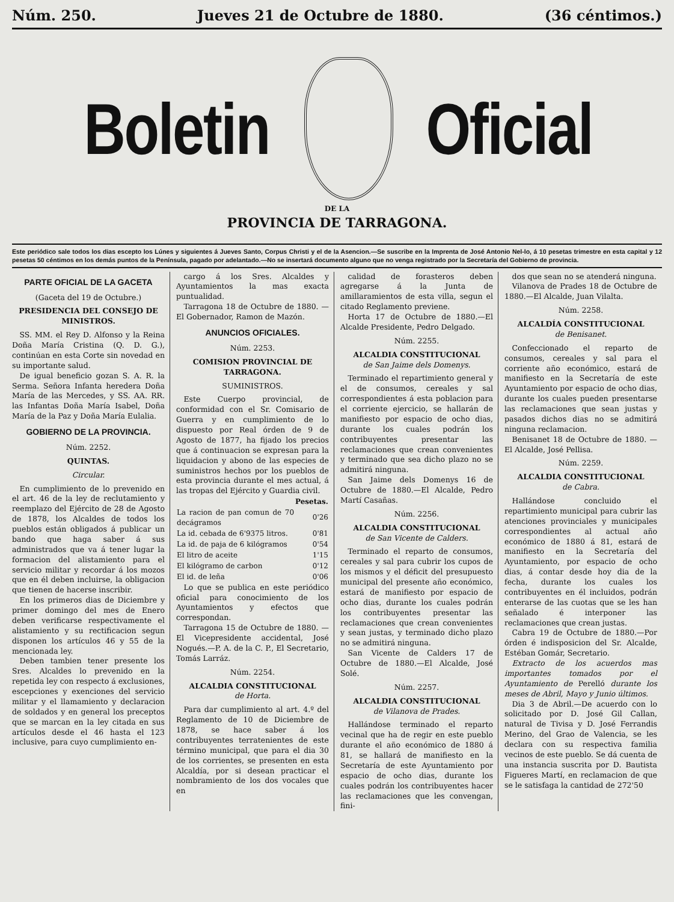Núm. 250. Jueves 21 de Octubre de 1880. (36 céntimos.)
Boletin Oficial
DE LA
PROVINCIA DE TARRAGONA.
Este periódico sale todos los dias escepto los Lúnes y siguientes á Jueves Santo, Corpus Christi y el de la Asencion.—Se suscribe en la Imprenta de José Antonio Nel-lo, á 10 pesetas trimestre en esta capital y 12 pesetas 50 céntimos en los demás puntos de la Península, pagado por adelantado.—No se insertará documento alguno que no venga registrado por la Secretaría del Gobierno de provincia.
PARTE OFICIAL DE LA GACETA
(Gaceta del 19 de Octubre.)
PRESIDENCIA DEL CONSEJO DE MINISTROS.
SS. MM. el Rey D. Alfonso y la Reina Doña María Cristina (Q. D. G.), continúan en esta Corte sin novedad en su importante salud.
De igual beneficio gozan S. A. R. la Serma. Señora Infanta heredera Doña María de las Mercedes, y SS. AA. RR. las Infantas Doña María Isabel, Doña María de la Paz y Doña María Eulalia.
GOBIERNO DE LA PROVINCIA.
Núm. 2252.
QUINTAS.
Circular.
En cumplimiento de lo prevenido en el art. 46 de la ley de reclutamiento y reemplazo del Ejército de 28 de Agosto de 1878, los Alcaldes de todos los pueblos están obligados á publicar un bando que haga saber á sus administrados que va á tener lugar la formacion del alistamiento para el servicio militar y recordar á los mozos que en él deben incluirse, la obligacion que tienen de hacerse inscribir.
En los primeros dias de Diciembre y primer domingo del mes de Enero deben verificarse respectivamente el alistamiento y su rectificacion segun disponen los artículos 46 y 55 de la mencionada ley.
Deben tambien tener presente los Sres. Alcaldes lo prevenido en la repetida ley con respecto á exclusiones, escepciones y exenciones del servicio militar y el llamamiento y declaracion de soldados y en general los preceptos que se marcan en la ley citada en sus artículos desde el 46 hasta el 123 inclusive, para cuyo cumplimiento en-
cargo á los Sres. Alcaldes y Ayuntamientos la mas exacta puntualidad.
Tarragona 18 de Octubre de 1880. —El Gobernador, Ramon de Mazón.
ANUNCIOS OFICIALES.
Núm. 2253.
COMISION PROVINCIAL DE TARRAGONA.
SUMINISTROS.
Este Cuerpo provincial, de conformidad con el Sr. Comisario de Guerra y en cumplimiento de lo dispuesto por Real órden de 9 de Agosto de 1877, ha fijado los precios que á continuacion se expresan para la liquidacion y abono de las especies de suministros hechos por los pueblos de esta provincia durante el mes actual, á las tropas del Ejército y Guardia civil.
| | Pesetas. |
| --- | --- |
| La racion de pan comun de 70 decágramos | 0'26 |
| La id. cebada de 6'9375 litros. | 0'81 |
| La id. de paja de 6 kilógramos | 0'54 |
| El litro de aceite | 1'15 |
| El kilógramo de carbon | 0'12 |
| El id. de leña | 0'06 |
Lo que se publica en este periódico oficial para conocimiento de los Ayuntamientos y efectos que correspondan.
Tarragona 15 de Octubre de 1880. —El Vicepresidente accidental, José Nogués.—P. A. de la C. P., El Secretario, Tomás Larráz.
Núm. 2254.
ALCALDIA CONSTITUCIONAL
de Horta.
Para dar cumplimiento al art. 4.º del Reglamento de 10 de Diciembre de 1878, se hace saber á los contribuyentes terratenientes de este término municipal, que para el dia 30 de los corrientes, se presenten en esta Alcaldía, por si desean practicar el nombramiento de los dos vocales que en
calidad de forasteros deben agregarse á la Junta de amillaramientos de esta villa, segun el citado Reglamento previene.
Horta 17 de Octubre de 1880.—El Alcalde Presidente, Pedro Delgado.
Núm. 2255.
ALCALDIA CONSTITUCIONAL
de San Jaime dels Domenys.
Terminado el repartimiento general y el de consumos, cereales y sal correspondientes á esta poblacion para el corriente ejercicio, se hallarán de manifiesto por espacio de ocho dias, durante los cuales podrán los contribuyentes presentar las reclamaciones que crean convenientes y terminado que sea dicho plazo no se admitirá ninguna.
San Jaime dels Domenys 16 de Octubre de 1880.—El Alcalde, Pedro Martí Casañas.
Núm. 2256.
ALCALDIA CONSTITUCIONAL
de San Vicente de Calders.
Terminado el reparto de consumos, cereales y sal para cubrir los cupos de los mismos y el déficit del presupuesto municipal del presente año económico, estará de manifiesto por espacio de ocho dias, durante los cuales podrán los contribuyentes presentar las reclamaciones que crean convenientes y sean justas, y terminado dicho plazo no se admitirá ninguna.
San Vicente de Calders 17 de Octubre de 1880.—El Alcalde, José Solé.
Núm. 2257.
ALCALDIA CONSTITUCIONAL
de Vilanova de Prades.
Hallándose terminado el reparto vecinal que ha de regir en este pueblo durante el año económico de 1880 á 81, se hallará de manifiesto en la Secretaría de este Ayuntamiento por espacio de ocho dias, durante los cuales podrán los contribuyentes hacer las reclamaciones que les convengan, fini-
dos que sean no se atenderá ninguna.
Vilanova de Prades 18 de Octubre de 1880.—El Alcalde, Juan Vilalta.
Núm. 2258.
ALCALDÍA CONSTITUCIONAL
de Benisanet.
Confeccionado el reparto de consumos, cereales y sal para el corriente año económico, estará de manifiesto en la Secretaría de este Ayuntamiento por espacio de ocho dias, durante los cuales pueden presentarse las reclamaciones que sean justas y pasados dichos dias no se admitirá ninguna reclamacion.
Benisanet 18 de Octubre de 1880. —El Alcalde, José Pellisa.
Núm. 2259.
ALCALDIA CONSTITUCIONAL
de Cabra.
Hallándose concluido el repartimiento municipal para cubrir las atenciones provinciales y municipales correspondientes al actual año económico de 1880 á 81, estará de manifiesto en la Secretaría del Ayuntamiento, por espacio de ocho dias, á contar desde hoy dia de la fecha, durante los cuales los contribuyentes en él incluidos, podrán enterarse de las cuotas que se les han señalado é interponer las reclamaciones que crean justas.
Cabra 19 de Octubre de 1880.—Por órden é indisposicion del Sr. Alcalde, Estéban Gomár, Secretario.
Extracto de los acuerdos mas importantes tomados por el Ayuntamiento de Perelló durante los meses de Abril, Mayo y Junio últimos.
Dia 3 de Abril.—De acuerdo con lo solicitado por D. José Gil Callan, natural de Tivisa y D. José Ferrandis Merino, del Grao de Valencia, se les declara con su respectiva familia vecinos de este pueblo. Se dá cuenta de una instancia suscrita por D. Bautista Figueres Martí, en reclamacion de que se le satisfaga la cantidad de 272'50